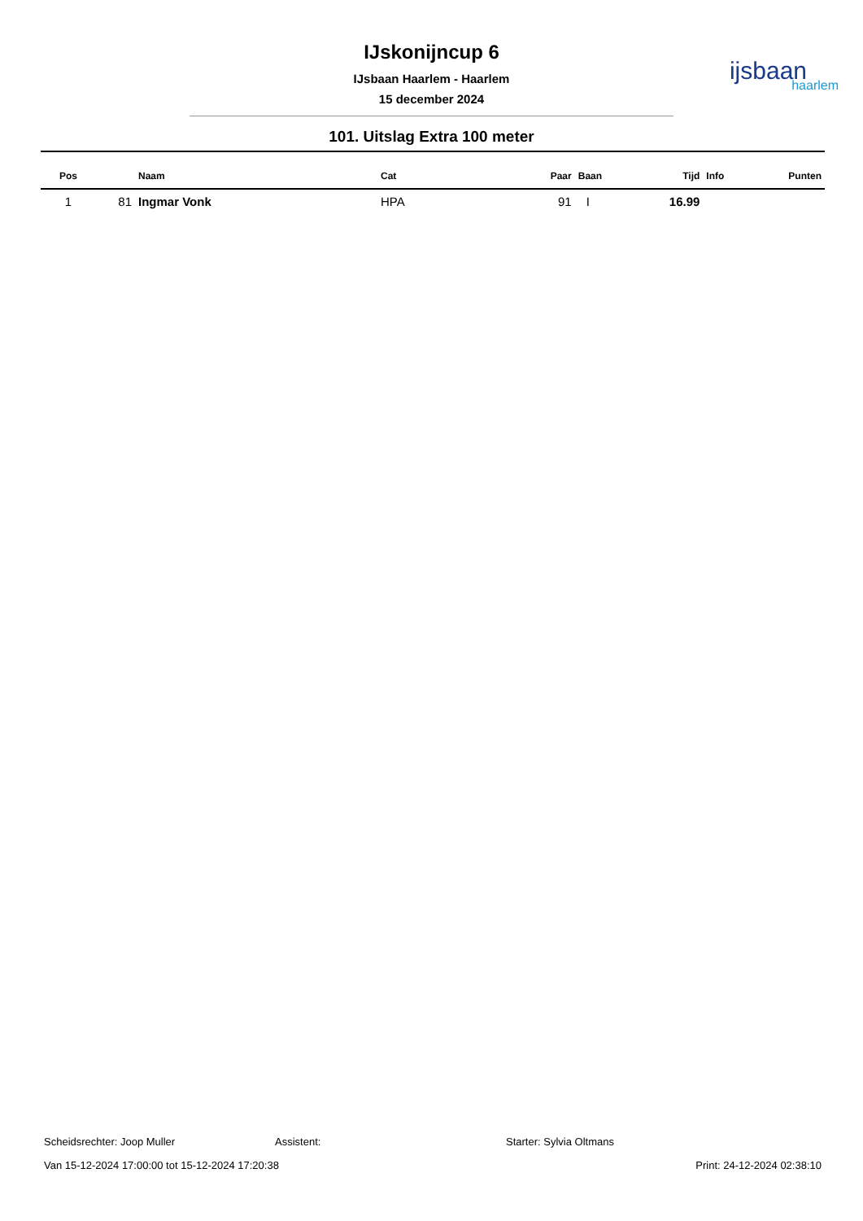IJskonijncup 6
IJsbaan Haarlem - Haarlem
15 december 2024
ijsbaan
haarlem
101. Uitslag Extra 100 meter
| Pos | | Naam | Cat | Paar | Baan | Tijd | Info | Punten |
| --- | --- | --- | --- | --- | --- | --- | --- | --- |
| 1 | 81 | Ingmar Vonk | HPA | 91 | I | 16.99 | | |
Scheidsrechter: Joop Muller Assistent: Starter: Sylvia Oltmans
Van 15-12-2024 17:00:00 tot 15-12-2024 17:20:38 Print: 24-12-2024 02:38:10